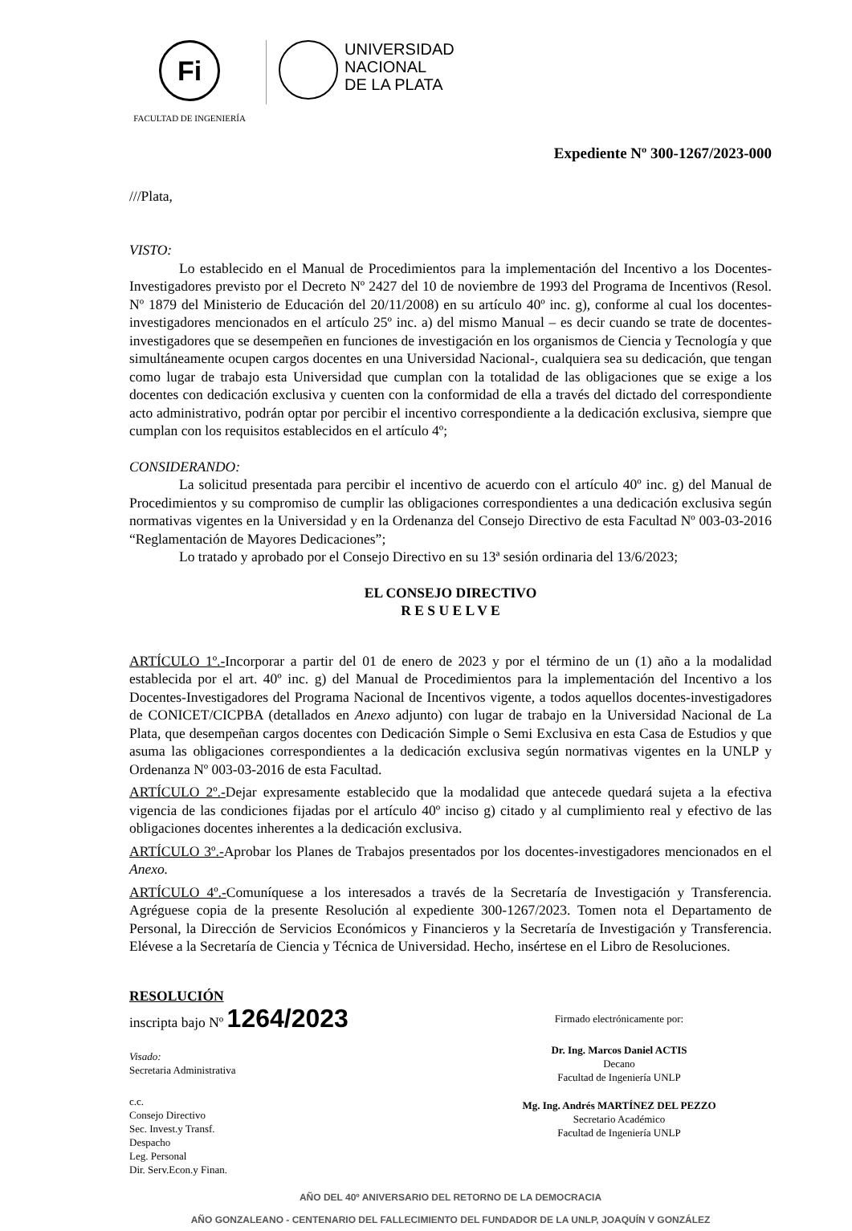Fi
FACULTAD DE INGENIERÍA
UNIVERSIDAD
NACIONAL
DE LA PLATA
Expediente Nº 300-1267/2023-000
///Plata,
VISTO:
Lo establecido en el Manual de Procedimientos para la implementación del Incentivo a los Docentes-Investigadores previsto por el Decreto Nº 2427 del 10 de noviembre de 1993 del Programa de Incentivos (Resol. Nº 1879 del Ministerio de Educación del 20/11/2008) en su artículo 40º inc. g), conforme al cual los docentes-investigadores mencionados en el artículo 25º inc. a) del mismo Manual – es decir cuando se trate de docentes-investigadores que se desempeñen en funciones de investigación en los organismos de Ciencia y Tecnología y que simultáneamente ocupen cargos docentes en una Universidad Nacional-, cualquiera sea su dedicación, que tengan como lugar de trabajo esta Universidad que cumplan con la totalidad de las obligaciones que se exige a los docentes con dedicación exclusiva y cuenten con la conformidad de ella a través del dictado del correspondiente acto administrativo, podrán optar por percibir el incentivo correspondiente a la dedicación exclusiva, siempre que cumplan con los requisitos establecidos en el artículo 4º;
CONSIDERANDO:
La solicitud presentada para percibir el incentivo de acuerdo con el artículo 40º inc. g) del Manual de Procedimientos y su compromiso de cumplir las obligaciones correspondientes a una dedicación exclusiva según normativas vigentes en la Universidad y en la Ordenanza del Consejo Directivo de esta Facultad Nº 003-03-2016 “Reglamentación de Mayores Dedicaciones”;
Lo tratado y aprobado por el Consejo Directivo en su 13ª sesión ordinaria del 13/6/2023;
EL CONSEJO DIRECTIVO
R E S U E L V E
ARTÍCULO 1º.-Incorporar a partir del 01 de enero de 2023 y por el término de un (1) año a la modalidad establecida por el art. 40º inc. g) del Manual de Procedimientos para la implementación del Incentivo a los Docentes-Investigadores del Programa Nacional de Incentivos vigente, a todos aquellos docentes-investigadores de CONICET/CICPBA (detallados en Anexo adjunto) con lugar de trabajo en la Universidad Nacional de La Plata, que desempeñan cargos docentes con Dedicación Simple o Semi Exclusiva en esta Casa de Estudios y que asuma las obligaciones correspondientes a la dedicación exclusiva según normativas vigentes en la UNLP y Ordenanza Nº 003-03-2016 de esta Facultad.
ARTÍCULO 2º.-Dejar expresamente establecido que la modalidad que antecede quedará sujeta a la efectiva vigencia de las condiciones fijadas por el artículo 40º inciso g) citado y al cumplimiento real y efectivo de las obligaciones docentes inherentes a la dedicación exclusiva.
ARTÍCULO 3º.-Aprobar los Planes de Trabajos presentados por los docentes-investigadores mencionados en el Anexo.
ARTÍCULO 4º.-Comuníquese a los interesados a través de la Secretaría de Investigación y Transferencia. Agréguese copia de la presente Resolución al expediente 300-1267/2023. Tomen nota el Departamento de Personal, la Dirección de Servicios Económicos y Financieros y la Secretaría de Investigación y Transferencia. Elévese a la Secretaría de Ciencia y Técnica de Universidad. Hecho, insértese en el Libro de Resoluciones.
RESOLUCIÓN
inscripta bajo Nº 1264/2023
Visado:
Secretaria Administrativa
c.c.
Consejo Directivo
Sec. Invest.y Transf.
Despacho
Leg. Personal
Dir. Serv.Econ.y Finan.
Firmado electrónicamente por:
Dr. Ing. Marcos Daniel ACTIS
Decano
Facultad de Ingeniería UNLP
Mg. Ing. Andrés MARTÍNEZ DEL PEZZO
Secretario Académico
Facultad de Ingeniería UNLP
AÑO DEL 40º ANIVERSARIO DEL RETORNO DE LA DEMOCRACIA
AÑO GONZALEANO - CENTENARIO DEL FALLECIMIENTO DEL FUNDADOR DE LA UNLP, JOAQUÍN V GONZÁLEZ